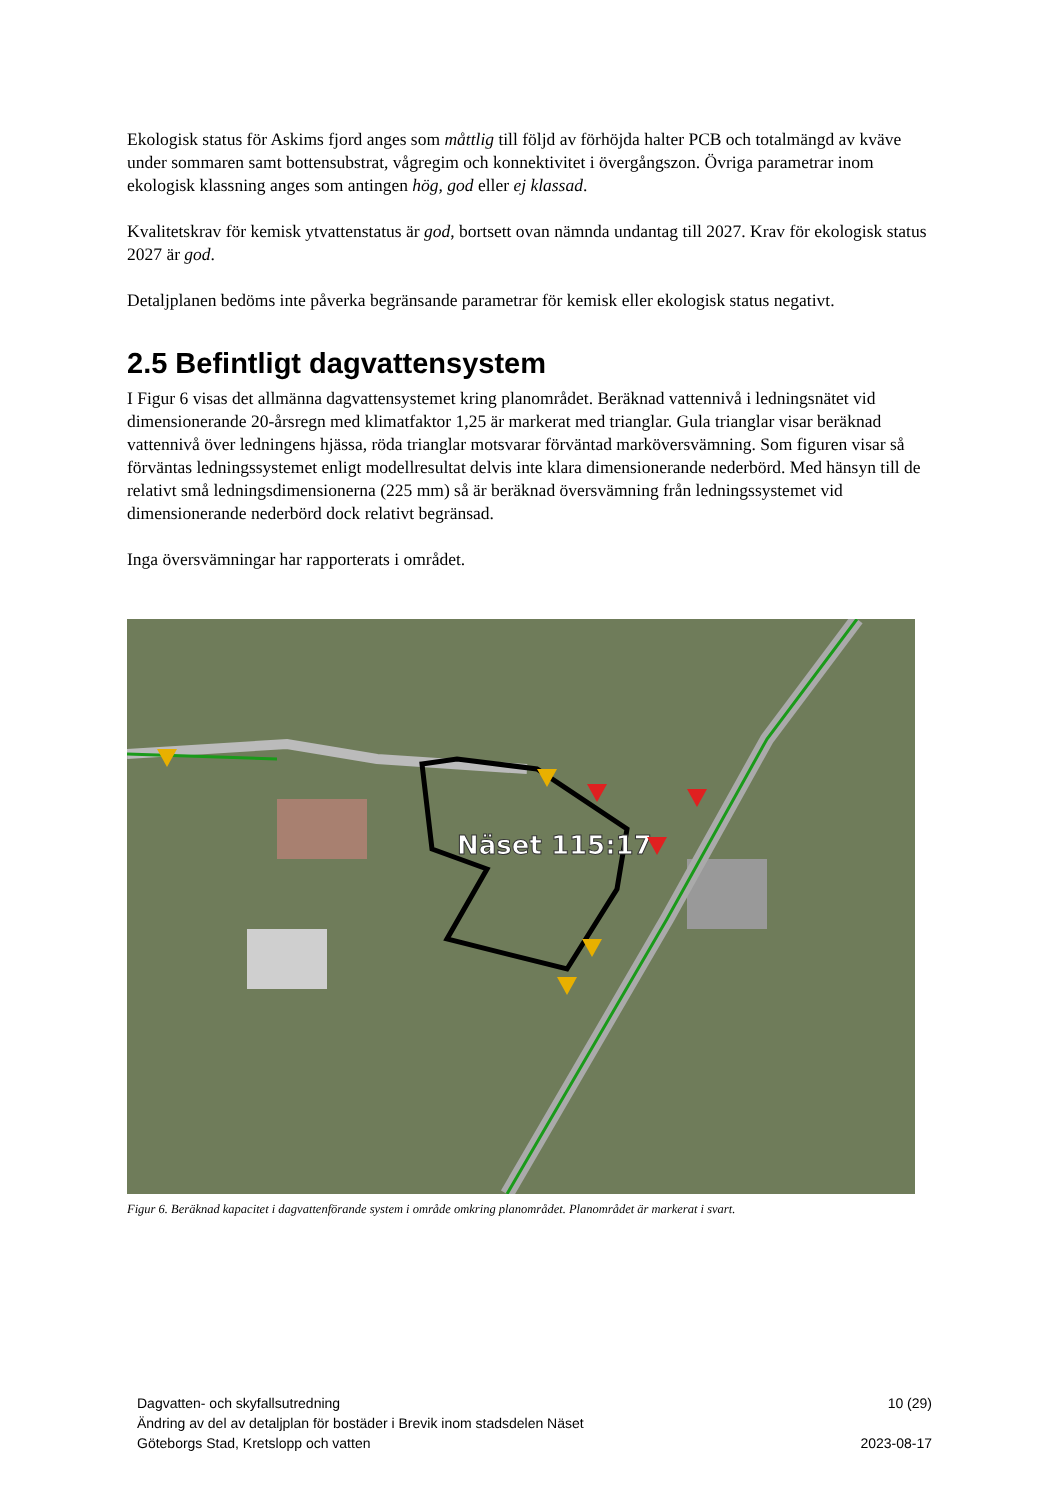Ekologisk status för Askims fjord anges som måttlig till följd av förhöjda halter PCB och totalmängd av kväve under sommaren samt bottensubstrat, vågregim och konnektivitet i övergångszon. Övriga parametrar inom ekologisk klassning anges som antingen hög, god eller ej klassad.
Kvalitetskrav för kemisk ytvattenstatus är god, bortsett ovan nämnda undantag till 2027. Krav för ekologisk status 2027 är god.
Detaljplanen bedöms inte påverka begränsande parametrar för kemisk eller ekologisk status negativt.
2.5 Befintligt dagvattensystem
I Figur 6 visas det allmänna dagvattensystemet kring planområdet. Beräknad vattennivå i ledningsnätet vid dimensionerande 20-årsregn med klimatfaktor 1,25 är markerat med trianglar. Gula trianglar visar beräknad vattennivå över ledningens hjässa, röda trianglar motsvarar förväntad marköversvämning. Som figuren visar så förväntas ledningssystemet enligt modellresultat delvis inte klara dimensionerande nederbörd. Med hänsyn till de relativt små ledningsdimensionerna (225 mm) så är beräknad översvämning från ledningssystemet vid dimensionerande nederbörd dock relativt begränsad.
Inga översvämningar har rapporterats i området.
Näset 115:17
Figur 6. Beräknad kapacitet i dagvattenförande system i område omkring planområdet. Planområdet är markerat i svart.
Dagvatten- och skyfallsutredning
Ändring av del av detaljplan för bostäder i Brevik inom stadsdelen Näset
Göteborgs Stad, Kretslopp och vatten
10 (29)
2023-08-17